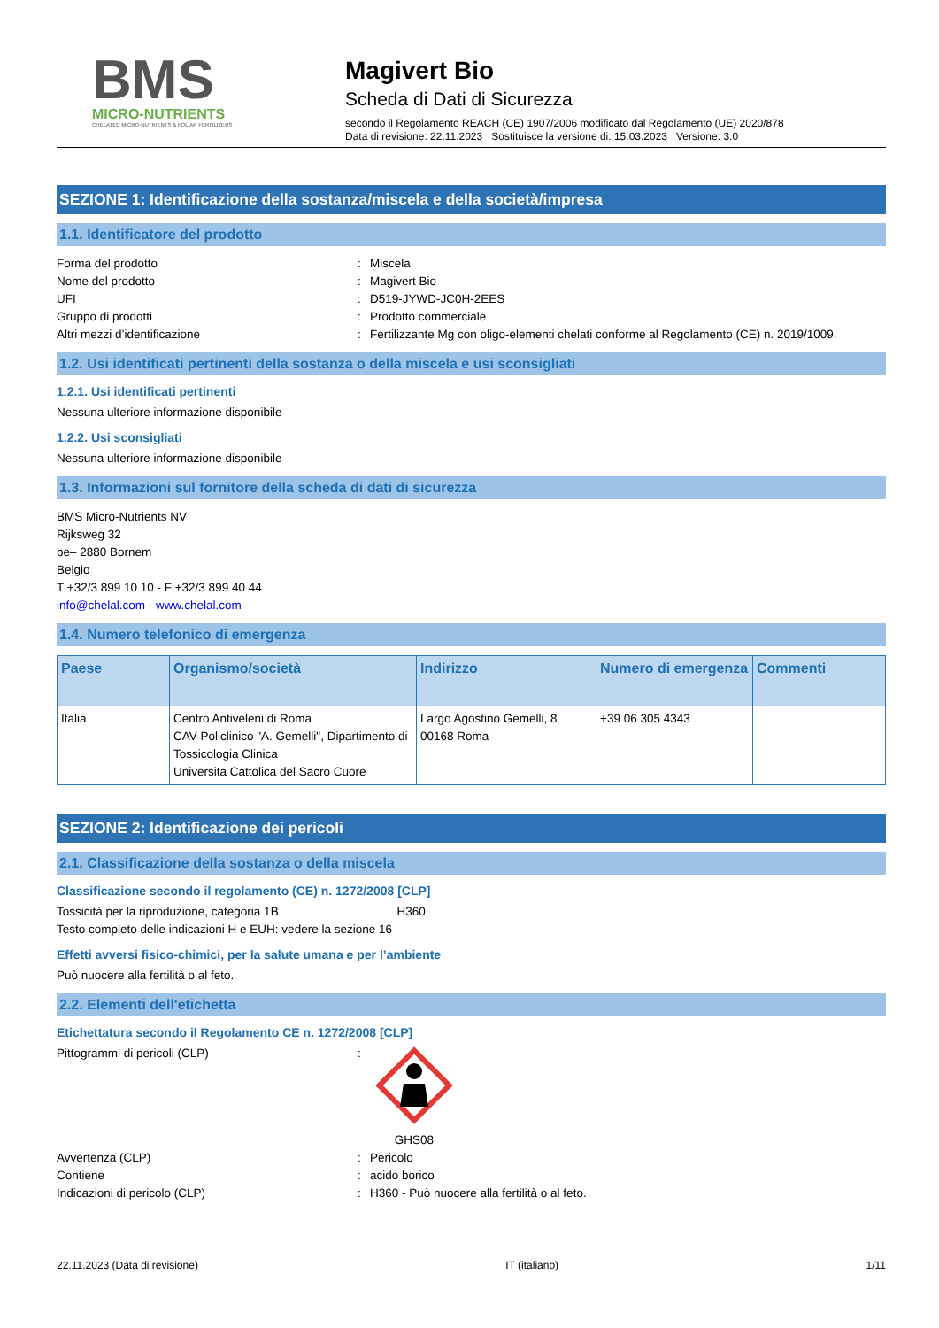BMS
MICRO-NUTRIENTS
CHELATED MICRO-NUTRIENTS & FOLIAR FERTILIZERS
Magivert Bio
Scheda di Dati di Sicurezza
secondo il Regolamento REACH (CE) 1907/2006 modificato dal Regolamento (UE) 2020/878
Data di revisione: 22.11.2023 Sostituisce la versione di: 15.03.2023 Versione: 3.0
SEZIONE 1: Identificazione della sostanza/miscela e della società/impresa
1.1. Identificatore del prodotto
Forma del prodotto : Miscela
Nome del prodotto : Magivert Bio
UFI : D519-JYWD-JC0H-2EES
Gruppo di prodotti : Prodotto commerciale
Altri mezzi d’identificazione : Fertilizzante Mg con oligo-elementi chelati conforme al Regolamento (CE) n. 2019/1009.
1.2. Usi identificati pertinenti della sostanza o della miscela e usi sconsigliati
1.2.1. Usi identificati pertinenti
Nessuna ulteriore informazione disponibile
1.2.2. Usi sconsigliati
Nessuna ulteriore informazione disponibile
1.3. Informazioni sul fornitore della scheda di dati di sicurezza
BMS Micro-Nutrients NV
Rijksweg 32
be– 2880 Bornem
Belgio
T +32/3 899 10 10 - F +32/3 899 40 44
info@chelal.com - www.chelal.com
1.4. Numero telefonico di emergenza
| Paese | Organismo/società | Indirizzo | Numero di emergenza | Commenti |
| --- | --- | --- | --- | --- |
| Italia | Centro Antiveleni di Roma CAV Policlinico "A. Gemelli", Dipartimento di Tossicologia Clinica Universita Cattolica del Sacro Cuore | Largo Agostino Gemelli, 8 00168 Roma | +39 06 305 4343 | |
SEZIONE 2: Identificazione dei pericoli
2.1. Classificazione della sostanza o della miscela
Classificazione secondo il regolamento (CE) n. 1272/2008 [CLP]
Tossicità per la riproduzione, categoria 1B H360
Testo completo delle indicazioni H e EUH: vedere la sezione 16
Effetti avversi fisico-chimici, per la salute umana e per l’ambiente
Può nuocere alla fertilità o al feto.
2.2. Elementi dell'etichetta
Etichettatura secondo il Regolamento CE n. 1272/2008 [CLP]
Pittogrammi di pericoli (CLP) :
GHS08
Avvertenza (CLP) : Pericolo
Contiene : acido borico
Indicazioni di pericolo (CLP) : H360 - Può nuocere alla fertilità o al feto.
22.11.2023 (Data di revisione) IT (italiano) 1/11